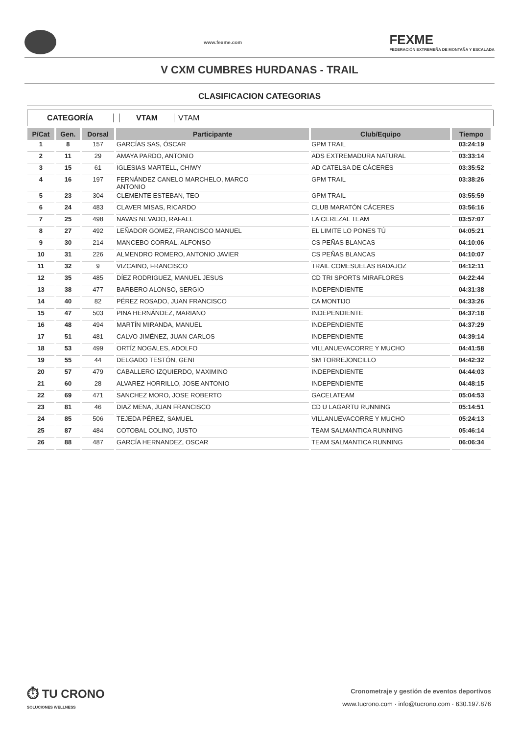www.fexme.com
FEXME
FEDERACIÓN EXTREMEÑA DE MONTAÑA Y ESCALADA
V CXM CUMBRES HURDANAS - TRAIL
CLASIFICACION CATEGORIAS
CATEGORÍA VTAM VTAM
| P/Cat | Gen. | Dorsal | Participante | Club/Equipo | Tiempo |
| --- | --- | --- | --- | --- | --- |
| 1 | 8 | 157 | GARCÍAS SAS, ÓSCAR | GPM TRAIL | 03:24:19 |
| 2 | 11 | 29 | AMAYA PARDO, ANTONIO | ADS EXTREMADURA NATURAL | 03:33:14 |
| 3 | 15 | 61 | IGLESIAS MARTELL, CHIWY | AD CATELSA DE CÁCERES | 03:35:52 |
| 4 | 16 | 197 | FERNÁNDEZ CANELO MARCHELO, MARCO ANTONIO | GPM TRAIL | 03:38:26 |
| 5 | 23 | 304 | CLEMENTE ESTEBAN, TEO | GPM TRAIL | 03:55:59 |
| 6 | 24 | 483 | CLAVER MISAS, RICARDO | CLUB MARATÓN CÁCERES | 03:56:16 |
| 7 | 25 | 498 | NAVAS NEVADO, RAFAEL | LA CEREZAL TEAM | 03:57:07 |
| 8 | 27 | 492 | LEÑADOR GOMEZ, FRANCISCO MANUEL | EL LIMITE LO PONES TÚ | 04:05:21 |
| 9 | 30 | 214 | MANCEBO CORRAL, ALFONSO | CS PEÑAS BLANCAS | 04:10:06 |
| 10 | 31 | 226 | ALMENDRO ROMERO, ANTONIO JAVIER | CS PEÑAS BLANCAS | 04:10:07 |
| 11 | 32 | 9 | VIZCAINO, FRANCISCO | TRAIL COMESUELAS BADAJOZ | 04:12:11 |
| 12 | 35 | 485 | DÍEZ RODRIGUEZ, MANUEL JESUS | CD TRI SPORTS MIRAFLORES | 04:22:44 |
| 13 | 38 | 477 | BARBERO ALONSO, SERGIO | INDEPENDIENTE | 04:31:38 |
| 14 | 40 | 82 | PÉREZ ROSADO, JUAN FRANCISCO | CA MONTIJO | 04:33:26 |
| 15 | 47 | 503 | PINA HERNÁNDEZ, MARIANO | INDEPENDIENTE | 04:37:18 |
| 16 | 48 | 494 | MARTÍN MIRANDA, MANUEL | INDEPENDIENTE | 04:37:29 |
| 17 | 51 | 481 | CALVO JIMÉNEZ, JUAN CARLOS | INDEPENDIENTE | 04:39:14 |
| 18 | 53 | 499 | ORTÍZ NOGALES, ADOLFO | VILLANUEVACORRE Y MUCHO | 04:41:58 |
| 19 | 55 | 44 | DELGADO TESTÓN, GENI | SM TORREJONCILLO | 04:42:32 |
| 20 | 57 | 479 | CABALLERO IZQUIERDO, MAXIMINO | INDEPENDIENTE | 04:44:03 |
| 21 | 60 | 28 | ALVAREZ HORRILLO, JOSE ANTONIO | INDEPENDIENTE | 04:48:15 |
| 22 | 69 | 471 | SANCHEZ MORO, JOSE ROBERTO | GACELATEAM | 05:04:53 |
| 23 | 81 | 46 | DIAZ MENA, JUAN FRANCISCO | CD U LAGARTU RUNNING | 05:14:51 |
| 24 | 85 | 506 | TEJEDA PÉREZ, SAMUEL | VILLANUEVACORRE Y MUCHO | 05:24:13 |
| 25 | 87 | 484 | COTOBAL COLINO, JUSTO | TEAM SALMANTICA RUNNING | 05:46:14 |
| 26 | 88 | 487 | GARCÍA HERNANDEZ, OSCAR | TEAM SALMANTICA RUNNING | 06:06:34 |
⏱ TU CRONO
SOLUCIONES WELLNESS
Cronometraje y gestión de eventos deportivos
www.tucrono.com · info@tucrono.com · 630.197.876